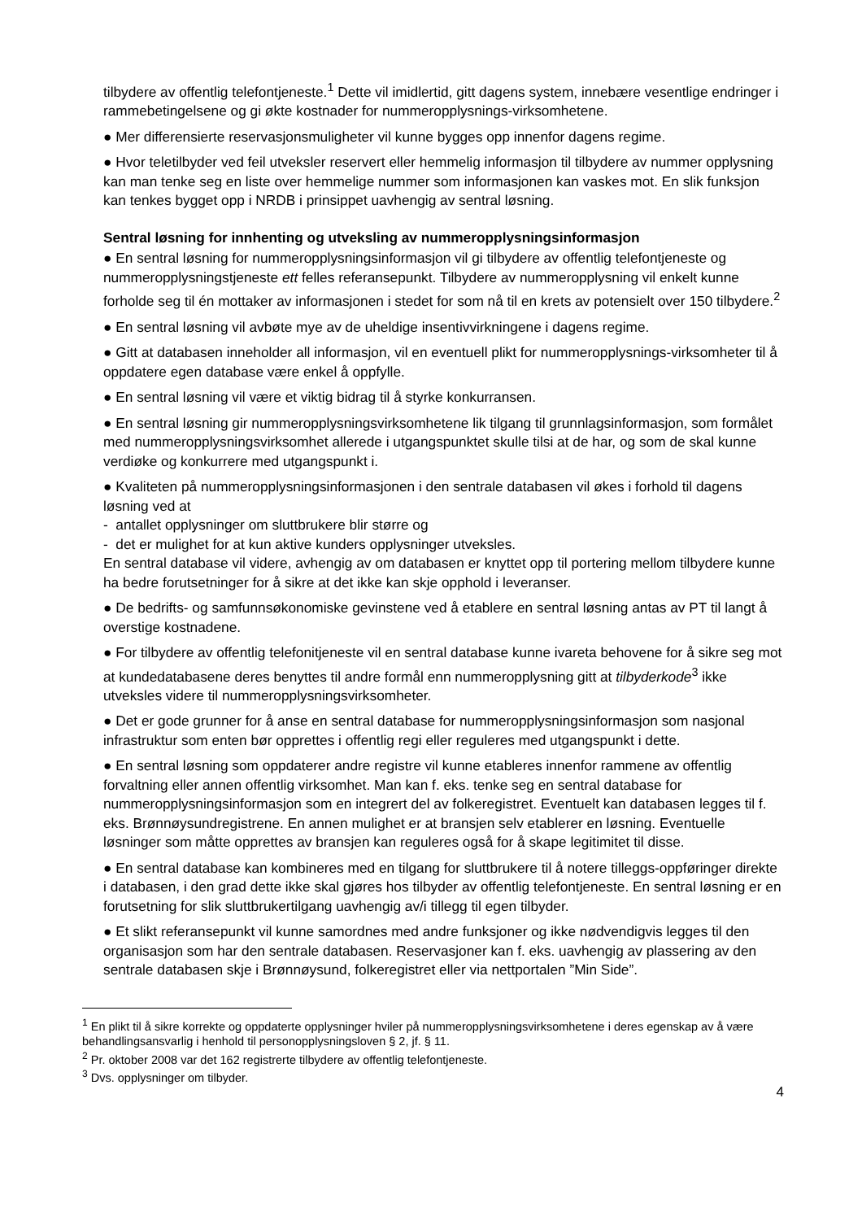tilbydere av offentlig telefontjeneste.<sup>1</sup> Dette vil imidlertid, gitt dagens system, innebære vesentlige endringer i rammebetingelsene og gi økte kostnader for nummeropplysnings-virksomhetene.
● Mer differensierte reservasjonsmuligheter vil kunne bygges opp innenfor dagens regime.
● Hvor teletilbyder ved feil utveksler reservert eller hemmelig informasjon til tilbydere av nummer opplysning kan man tenke seg en liste over hemmelige nummer som informasjonen kan vaskes mot. En slik funksjon kan tenkes bygget opp i NRDB i prinsippet uavhengig av sentral løsning.
Sentral løsning for innhenting og utveksling av nummeropplysningsinformasjon
● En sentral løsning for nummeropplysningsinformasjon vil gi tilbydere av offentlig telefontjeneste og nummeropplysningstjeneste ett felles referansepunkt. Tilbydere av nummeropplysning vil enkelt kunne forholde seg til én mottaker av informasjonen i stedet for som nå til en krets av potensielt over 150 tilbydere.<sup>2</sup>
● En sentral løsning vil avbøte mye av de uheldige insentivvirkningene i dagens regime.
● Gitt at databasen inneholder all informasjon, vil en eventuell plikt for nummeropplysnings-virksomheter til å oppdatere egen database være enkel å oppfylle.
● En sentral løsning vil være et viktig bidrag til å styrke konkurransen.
● En sentral løsning gir nummeropplysningsvirksomhetene lik tilgang til grunnlagsinformasjon, som formålet med nummeropplysningsvirksomhet allerede i utgangspunktet skulle tilsi at de har, og som de skal kunne verdiøke og konkurrere med utgangspunkt i.
● Kvaliteten på nummeropplysningsinformasjonen i den sentrale databasen vil økes i forhold til dagens løsning ved at
- antallet opplysninger om sluttbrukere blir større og
- det er mulighet for at kun aktive kunders opplysninger utveksles.
En sentral database vil videre, avhengig av om databasen er knyttet opp til portering mellom tilbydere kunne ha bedre forutsetninger for å sikre at det ikke kan skje opphold i leveranser.
● De bedrifts- og samfunnsøkonomiske gevinstene ved å etablere en sentral løsning antas av PT til langt å overstige kostnadene.
● For tilbydere av offentlig telefonitjeneste vil en sentral database kunne ivareta behovene for å sikre seg mot at kundedatabasene deres benyttes til andre formål enn nummeropplysning gitt at tilbyderkode<sup>3</sup> ikke utveksles videre til nummeropplysningsvirksomheter.
● Det er gode grunner for å anse en sentral database for nummeropplysningsinformasjon som nasjonal infrastruktur som enten bør opprettes i offentlig regi eller reguleres med utgangspunkt i dette.
● En sentral løsning som oppdaterer andre registre vil kunne etableres innenfor rammene av offentlig forvaltning eller annen offentlig virksomhet. Man kan f. eks. tenke seg en sentral database for nummeropplysningsinformasjon som en integrert del av folkeregistret. Eventuelt kan databasen legges til f. eks. Brønnøysundregistrene. En annen mulighet er at bransjen selv etablerer en løsning. Eventuelle løsninger som måtte opprettes av bransjen kan reguleres også for å skape legitimitet til disse.
● En sentral database kan kombineres med en tilgang for sluttbrukere til å notere tilleggs-oppføringer direkte i databasen, i den grad dette ikke skal gjøres hos tilbyder av offentlig telefontjeneste. En sentral løsning er en forutsetning for slik sluttbrukertilgang uavhengig av/i tillegg til egen tilbyder.
● Et slikt referansepunkt vil kunne samordnes med andre funksjoner og ikke nødvendigvis legges til den organisasjon som har den sentrale databasen. Reservasjoner kan f. eks. uavhengig av plassering av den sentrale databasen skje i Brønnøysund, folkeregistret eller via nettportalen ”Min Side”.
<sup>1</sup> En plikt til å sikre korrekte og oppdaterte opplysninger hviler på nummeropplysningsvirksomhetene i deres egenskap av å være behandlingsansvarlig i henhold til personopplysningsloven § 2, jf. § 11.
<sup>2</sup> Pr. oktober 2008 var det 162 registrerte tilbydere av offentlig telefontjeneste.
<sup>3</sup> Dvs. opplysninger om tilbyder.
4